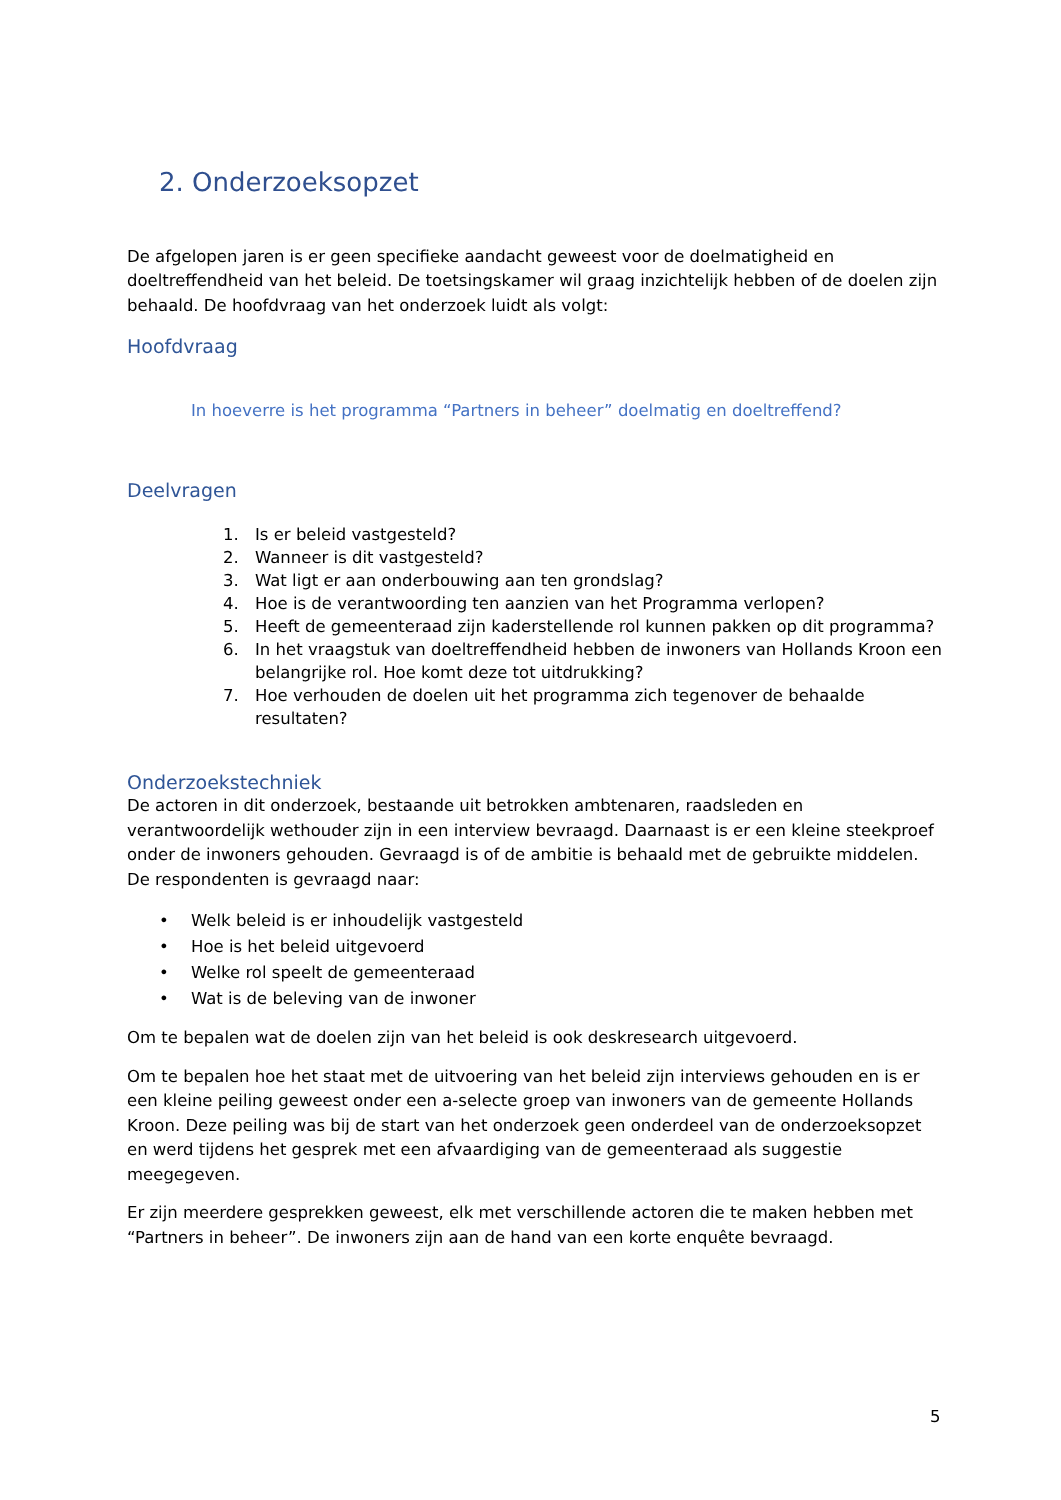2. Onderzoeksopzet
De afgelopen jaren is er geen specifieke aandacht geweest voor de doelmatigheid en doeltreffendheid van het beleid. De toetsingskamer wil graag inzichtelijk hebben of de doelen zijn behaald. De hoofdvraag van het onderzoek luidt als volgt:
Hoofdvraag
In hoeverre is het programma “Partners in beheer” doelmatig en doeltreffend?
Deelvragen
1. Is er beleid vastgesteld?
2. Wanneer is dit vastgesteld?
3. Wat ligt er aan onderbouwing aan ten grondslag?
4. Hoe is de verantwoording ten aanzien van het Programma verlopen?
5. Heeft de gemeenteraad zijn kaderstellende rol kunnen pakken op dit programma?
6. In het vraagstuk van doeltreffendheid hebben de inwoners van Hollands Kroon een belangrijke rol. Hoe komt deze tot uitdrukking?
7. Hoe verhouden de doelen uit het programma zich tegenover de behaalde resultaten?
Onderzoekstechniek
De actoren in dit onderzoek, bestaande uit betrokken ambtenaren, raadsleden en verantwoordelijk wethouder zijn in een interview bevraagd. Daarnaast is er een kleine steekproef onder de inwoners gehouden. Gevraagd is of de ambitie is behaald met de gebruikte middelen. De respondenten is gevraagd naar:
• Welk beleid is er inhoudelijk vastgesteld
• Hoe is het beleid uitgevoerd
• Welke rol speelt de gemeenteraad
• Wat is de beleving van de inwoner
Om te bepalen wat de doelen zijn van het beleid is ook deskresearch uitgevoerd.
Om te bepalen hoe het staat met de uitvoering van het beleid zijn interviews gehouden en is er een kleine peiling geweest onder een a-selecte groep van inwoners van de gemeente Hollands Kroon. Deze peiling was bij de start van het onderzoek geen onderdeel van de onderzoeksopzet en werd tijdens het gesprek met een afvaardiging van de gemeenteraad als suggestie meegegeven.
Er zijn meerdere gesprekken geweest, elk met verschillende actoren die te maken hebben met “Partners in beheer”. De inwoners zijn aan de hand van een korte enquête bevraagd.
5